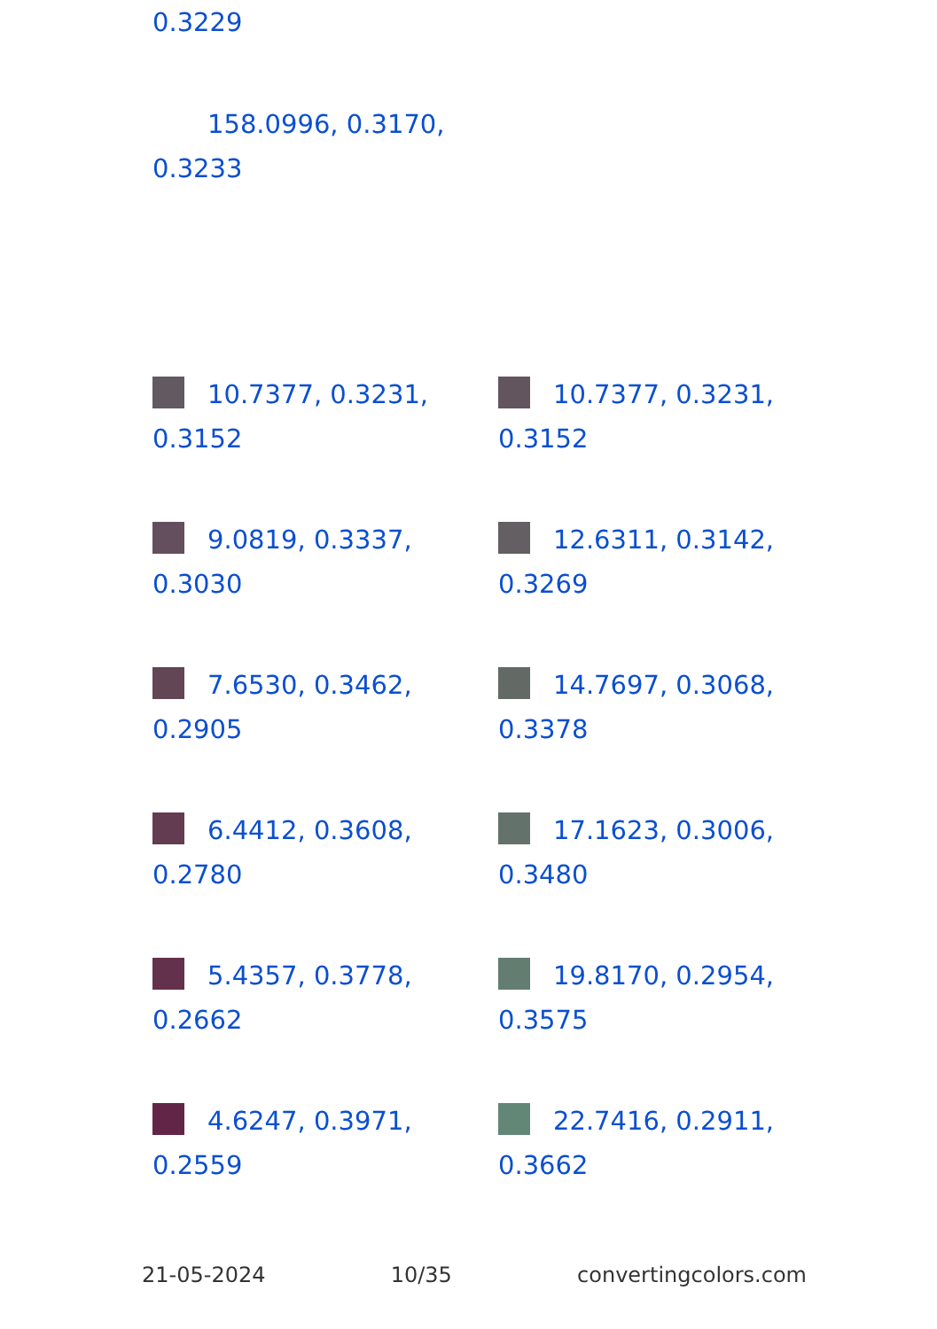0.3229
158.0996, 0.3170,
0.3233
10.7377, 0.3231,
0.3152
10.7377, 0.3231,
0.3152
9.0819, 0.3337,
0.3030
12.6311, 0.3142,
0.3269
7.6530, 0.3462,
0.2905
14.7697, 0.3068,
0.3378
6.4412, 0.3608,
0.2780
17.1623, 0.3006,
0.3480
5.4357, 0.3778,
0.2662
19.8170, 0.2954,
0.3575
4.6247, 0.3971,
0.2559
22.7416, 0.2911,
0.3662
21-05-2024 10/35 convertingcolors.com